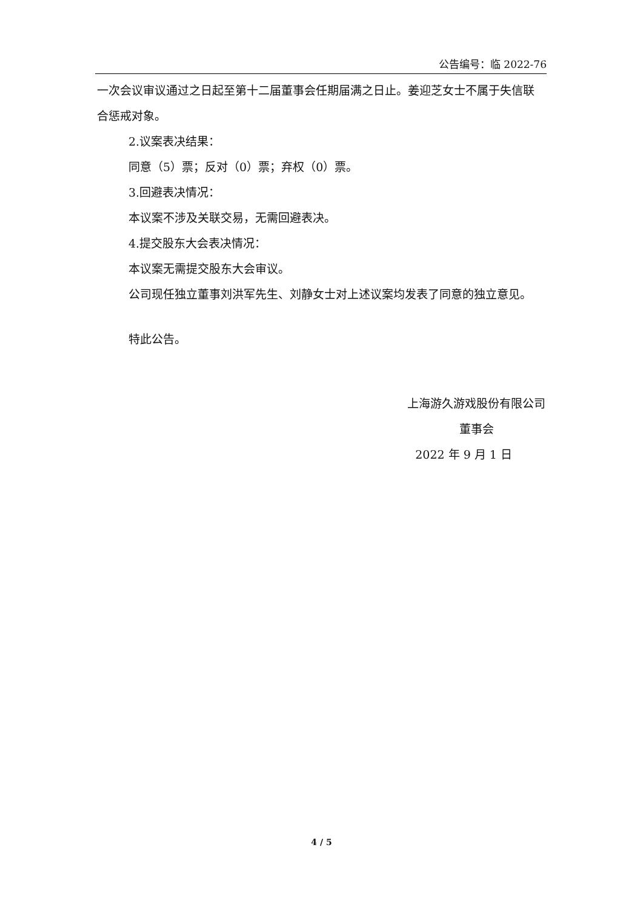公告编号：临 2022-76
一次会议审议通过之日起至第十二届董事会任期届满之日止。姜迎芝女士不属于失信联合惩戒对象。
2.议案表决结果：
同意（5）票；反对（0）票；弃权（0）票。
3.回避表决情况：
本议案不涉及关联交易，无需回避表决。
4.提交股东大会表决情况：
本议案无需提交股东大会审议。
公司现任独立董事刘洪军先生、刘静女士对上述议案均发表了同意的独立意见。
特此公告。
上海游久游戏股份有限公司
董事会
2022 年 9 月 1 日
4 / 5